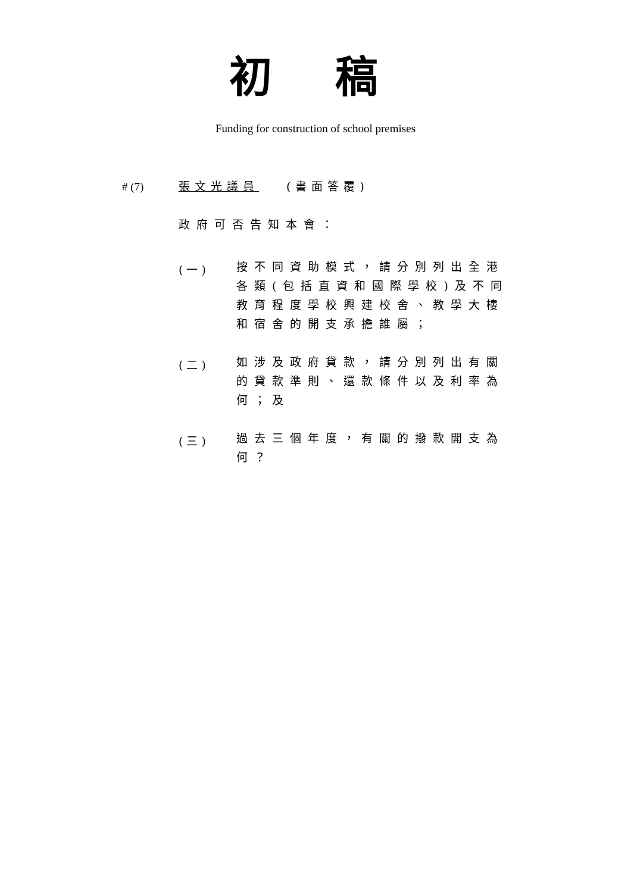初 稿
Funding for construction of school premises
# (7) 張文光議員 (書面答覆)
政府可否告知本會：
(一)
按不同資助模式，請分別列出全港
各類(包括直資和國際學校)及不同
教育程度學校興建校舍、教學大樓
和宿舍的開支承擔誰屬；
(二)
如涉及政府貸款，請分別列出有關
的貸款準則、還款條件以及利率為
何；及
(三)
過去三個年度，有關的撥款開支為
何？